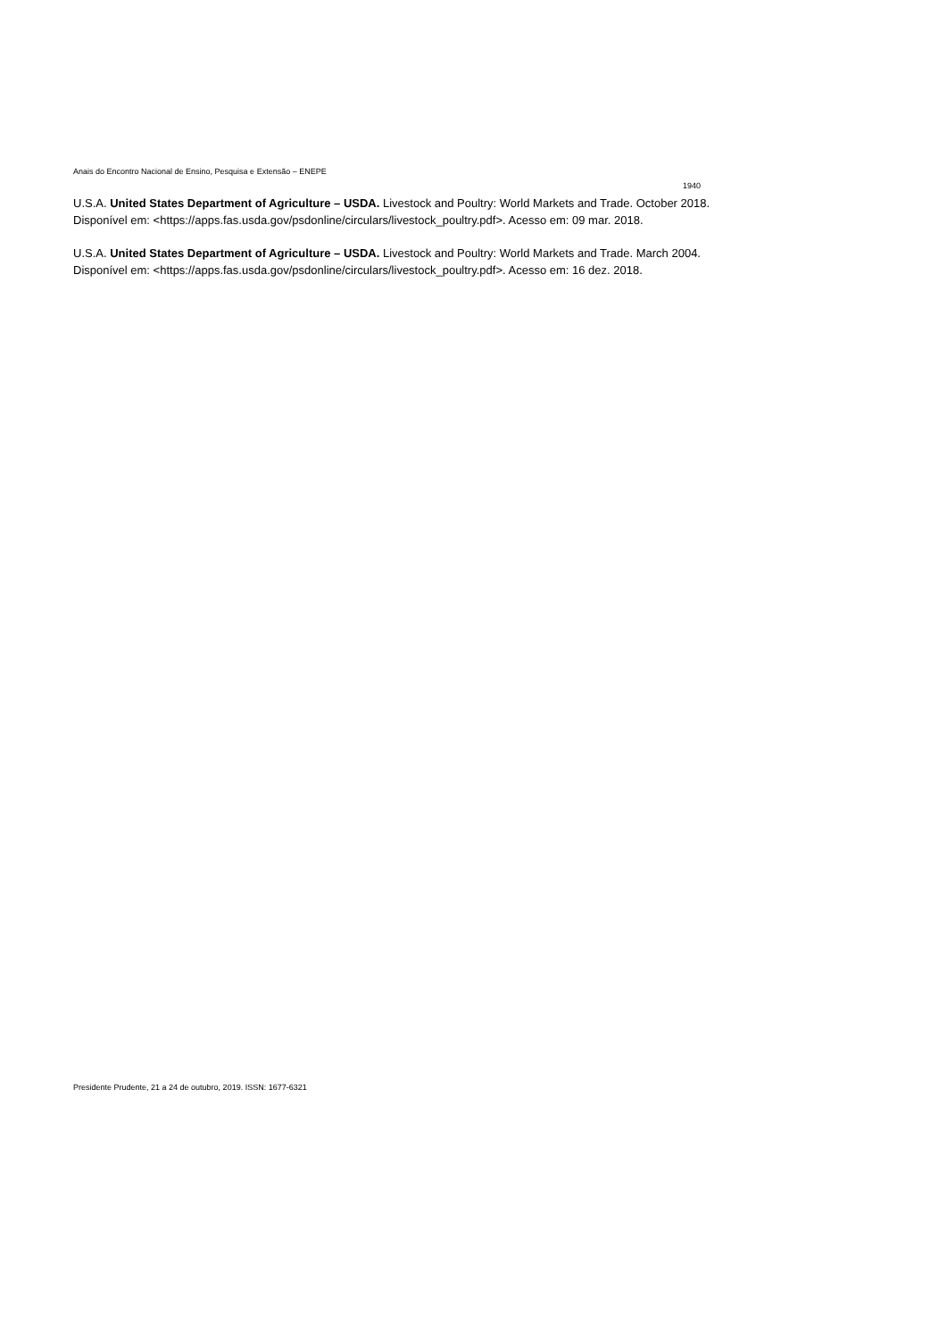Anais do Encontro Nacional de Ensino, Pesquisa e Extensão – ENEPE
1940
U.S.A. United States Department of Agriculture – USDA. Livestock and Poultry: World Markets and Trade. October 2018. Disponível em: <https://apps.fas.usda.gov/psdonline/circulars/livestock_poultry.pdf>. Acesso em: 09 mar. 2018.
U.S.A. United States Department of Agriculture – USDA. Livestock and Poultry: World Markets and Trade. March 2004. Disponível em: <https://apps.fas.usda.gov/psdonline/circulars/livestock_poultry.pdf>. Acesso em: 16 dez. 2018.
Presidente Prudente, 21 a 24 de outubro, 2019. ISSN: 1677-6321